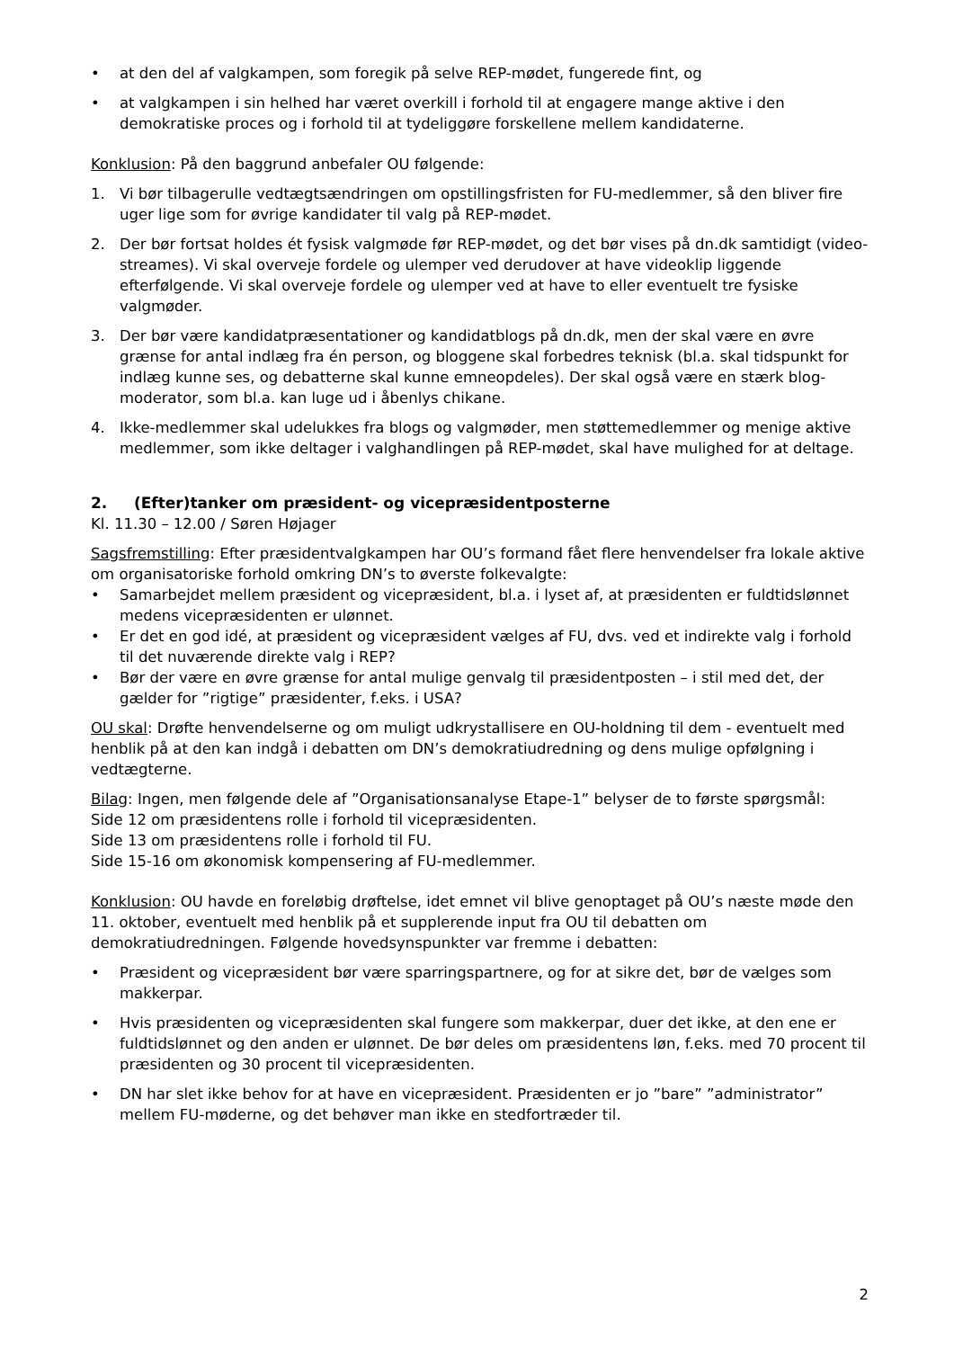• at den del af valgkampen, som foregik på selve REP-mødet, fungerede fint, og
• at valgkampen i sin helhed har været overkill i forhold til at engagere mange aktive i den demokratiske proces og i forhold til at tydeliggøre forskellene mellem kandidaterne.
Konklusion: På den baggrund anbefaler OU følgende:
1. Vi bør tilbagerulle vedtægtsændringen om opstillingsfristen for FU-medlemmer, så den bliver fire uger lige som for øvrige kandidater til valg på REP-mødet.
2. Der bør fortsat holdes ét fysisk valgmøde før REP-mødet, og det bør vises på dn.dk samtidigt (video-streames). Vi skal overveje fordele og ulemper ved derudover at have videoklip liggende efterfølgende. Vi skal overveje fordele og ulemper ved at have to eller eventuelt tre fysiske valgmøder.
3. Der bør være kandidatpræsentationer og kandidatblogs på dn.dk, men der skal være en øvre grænse for antal indlæg fra én person, og bloggene skal forbedres teknisk (bl.a. skal tidspunkt for indlæg kunne ses, og debatterne skal kunne emneopdeles). Der skal også være en stærk blog-moderator, som bl.a. kan luge ud i åbenlys chikane.
4. Ikke-medlemmer skal udelukkes fra blogs og valgmøder, men støttemedlemmer og menige aktive medlemmer, som ikke deltager i valghandlingen på REP-mødet, skal have mulighed for at deltage.
2. (Efter)tanker om præsident- og vicepræsidentposterne
Kl. 11.30 – 12.00 / Søren Højager
Sagsfremstilling: Efter præsidentvalgkampen har OU’s formand fået flere henvendelser fra lokale aktive om organisatoriske forhold omkring DN’s to øverste folkevalgte:
• Samarbejdet mellem præsident og vicepræsident, bl.a. i lyset af, at præsidenten er fuldtidslønnet medens vicepræsidenten er ulønnet.
• Er det en god idé, at præsident og vicepræsident vælges af FU, dvs. ved et indirekte valg i forhold til det nuværende direkte valg i REP?
• Bør der være en øvre grænse for antal mulige genvalg til præsidentposten – i stil med det, der gælder for ”rigtige” præsidenter, f.eks. i USA?
OU skal: Drøfte henvendelserne og om muligt udkrystallisere en OU-holdning til dem - eventuelt med henblik på at den kan indgå i debatten om DN’s demokratiudredning og dens mulige opfølgning i vedtægterne.
Bilag: Ingen, men følgende dele af ”Organisationsanalyse Etape-1” belyser de to første spørgsmål:
Side 12 om præsidentens rolle i forhold til vicepræsidenten.
Side 13 om præsidentens rolle i forhold til FU.
Side 15-16 om økonomisk kompensering af FU-medlemmer.
Konklusion: OU havde en foreløbig drøftelse, idet emnet vil blive genoptaget på OU’s næste møde den 11. oktober, eventuelt med henblik på et supplerende input fra OU til debatten om demokratiudredningen. Følgende hovedsynspunkter var fremme i debatten:
• Præsident og vicepræsident bør være sparringspartnere, og for at sikre det, bør de vælges som makkerpar.
• Hvis præsidenten og vicepræsidenten skal fungere som makkerpar, duer det ikke, at den ene er fuldtidslønnet og den anden er ulønnet. De bør deles om præsidentens løn, f.eks. med 70 procent til præsidenten og 30 procent til vicepræsidenten.
• DN har slet ikke behov for at have en vicepræsident. Præsidenten er jo ”bare” ”administrator” mellem FU-møderne, og det behøver man ikke en stedfortræder til.
2